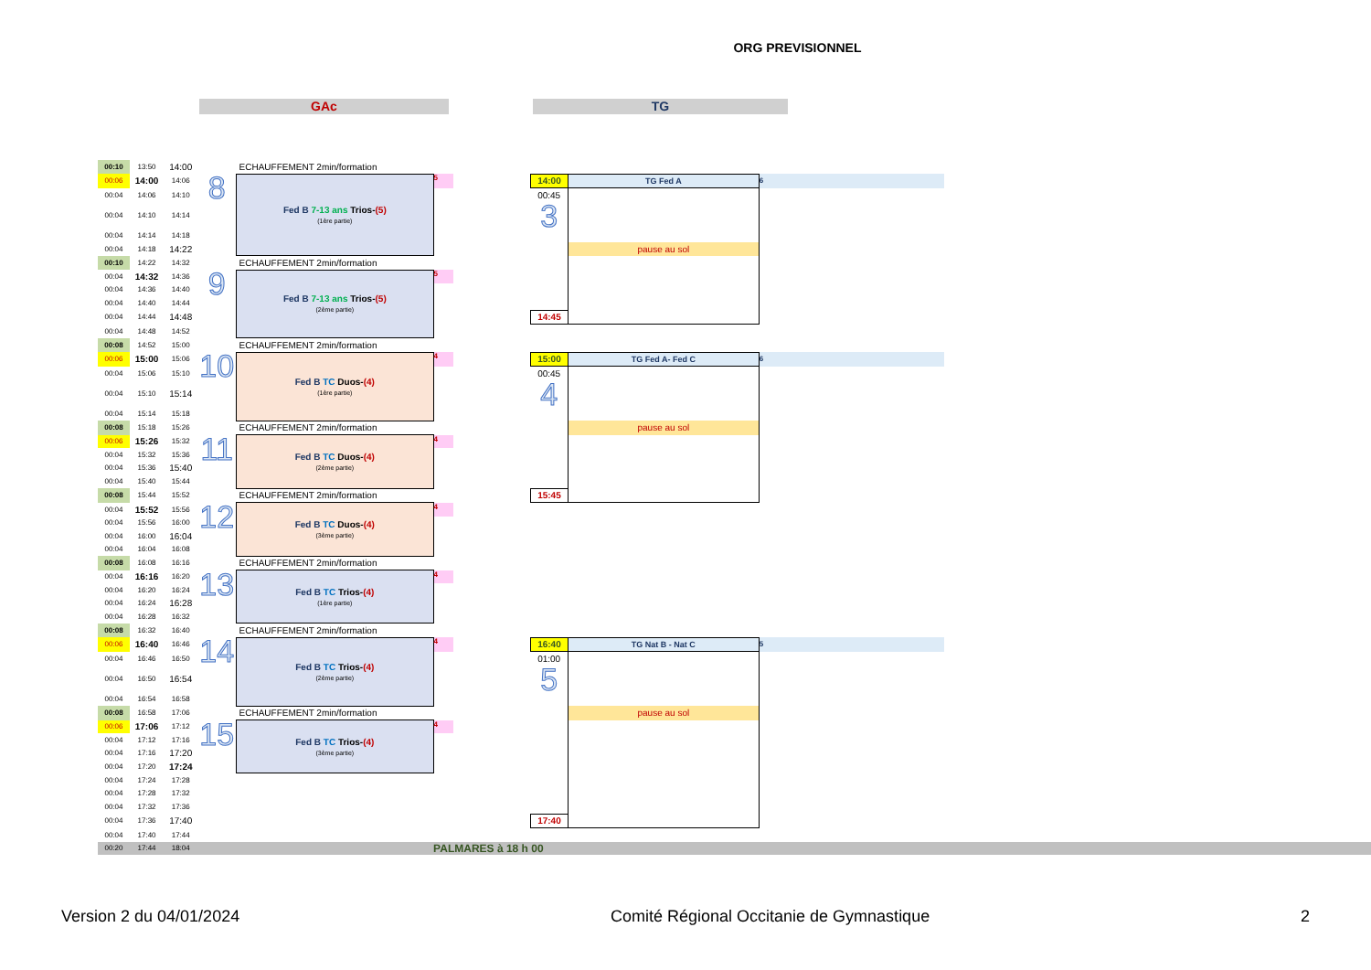ORG PREVISIONNEL
GAc TG
| 00:10 | 13:50 | 14:00 | | ECHAUFFEMENT 2min/formation | | | | | | |
| 00:06 | 14:00 | 14:06 | 8 | Fed B 7-13 ans Trios- (5) (1ère partie) | 5 | | 14:00 | TG Fed A | 6 | |
| 00:04 | 14:06 | 14:10 | | | | | 00:45 | | | |
| 00:04 | 14:10 | 14:14 | | | | | 3 | | | |
| 00:04 | 14:14 | 14:18 | | | | | | | | |
| 00:04 | 14:18 | 14:22 | | | | | | pause au sol | | |
| 00:10 | 14:22 | 14:32 | | ECHAUFFEMENT 2min/formation | | | | | | |
| 00:04 | 14:32 | 14:36 | 9 | Fed B 7-13 ans Trios- (5) (2ème partie) | 5 | | | | | |
| 00:04 | 14:36 | 14:40 | | | | | | | | |
| 00:04 | 14:40 | 14:44 | | | | | | | | |
| 00:04 | 14:44 | 14:48 | | | | | 14:45 | | | |
| 00:04 | 14:48 | 14:52 | | | | | | | | |
| 00:08 | 14:52 | 15:00 | | ECHAUFFEMENT 2min/formation | | | | | | |
| 00:06 | 15:00 | 15:06 | 10 | Fed B TC Duos- (4) (1ère partie) | 4 | | 15:00 | TG Fed A- Fed C | 6 | |
| 00:04 | 15:06 | 15:10 | | | | | 00:45 | | | |
| 00:04 | 15:10 | 15:14 | | | | | 4 | | | |
| 00:04 | 15:14 | 15:18 | | | | | | | | |
| 00:08 | 15:18 | 15:26 | | ECHAUFFEMENT 2min/formation | | | | pause au sol | | |
| 00:06 | 15:26 | 15:32 | 11 | Fed B TC Duos- (4) (2ème partie) | 4 | | | | | |
| 00:04 | 15:32 | 15:36 | | | | | | | | |
| 00:04 | 15:36 | 15:40 | | | | | | | | |
| 00:04 | 15:40 | 15:44 | | | | | | | | |
| 00:08 | 15:44 | 15:52 | | ECHAUFFEMENT 2min/formation | | | 15:45 | | | |
| 00:04 | 15:52 | 15:56 | 12 | Fed B TC Duos- (4) (3ème partie) | 4 | | | | | |
| 00:04 | 15:56 | 16:00 | | | | | | | | |
| 00:04 | 16:00 | 16:04 | | | | | | | | |
| 00:04 | 16:04 | 16:08 | | | | | | | | |
| 00:08 | 16:08 | 16:16 | | ECHAUFFEMENT 2min/formation | | | | | | |
| 00:04 | 16:16 | 16:20 | 13 | Fed B TC Trios- (4) (1ère partie) | 4 | | | | | |
| 00:04 | 16:20 | 16:24 | | | | | | | | |
| 00:04 | 16:24 | 16:28 | | | | | | | | |
| 00:04 | 16:28 | 16:32 | | | | | | | | |
| 00:08 | 16:32 | 16:40 | | ECHAUFFEMENT 2min/formation | | | | | | |
| 00:06 | 16:40 | 16:46 | 14 | Fed B TC Trios- (4) (2ème partie) | 4 | | 16:40 | TG Nat B - Nat C | 5 | |
| 00:04 | 16:46 | 16:50 | | | | | 01:00 | | | |
| 00:04 | 16:50 | 16:54 | | | | | 5 | | | |
| 00:04 | 16:54 | 16:58 | | | | | | | | |
| 00:08 | 16:58 | 17:06 | | ECHAUFFEMENT 2min/formation | | | | pause au sol | | |
| 00:06 | 17:06 | 17:12 | 15 | Fed B TC Trios- (4) (3ème partie) | 4 | | | | | |
| 00:04 | 17:12 | 17:16 | | | | | | | | |
| 00:04 | 17:16 | 17:20 | | | | | | | | |
| 00:04 | 17:20 | 17:24 | | | | | | | | |
| 00:04 | 17:24 | 17:28 | | | | | | | | |
| 00:04 | 17:28 | 17:32 | | | | | | | | |
| 00:04 | 17:32 | 17:36 | | | | | | | | |
| 00:04 | 17:36 | 17:40 | | | | | 17:40 | | | |
| 00:04 | 17:40 | 17:44 | | | | | | | | |
| 00:20 | 17:44 | 18:04 | | | PALMARES à 18 h 00 | | | | | |
Version 2 du 04/01/2024 Comité Régional Occitanie de Gymnastique 2